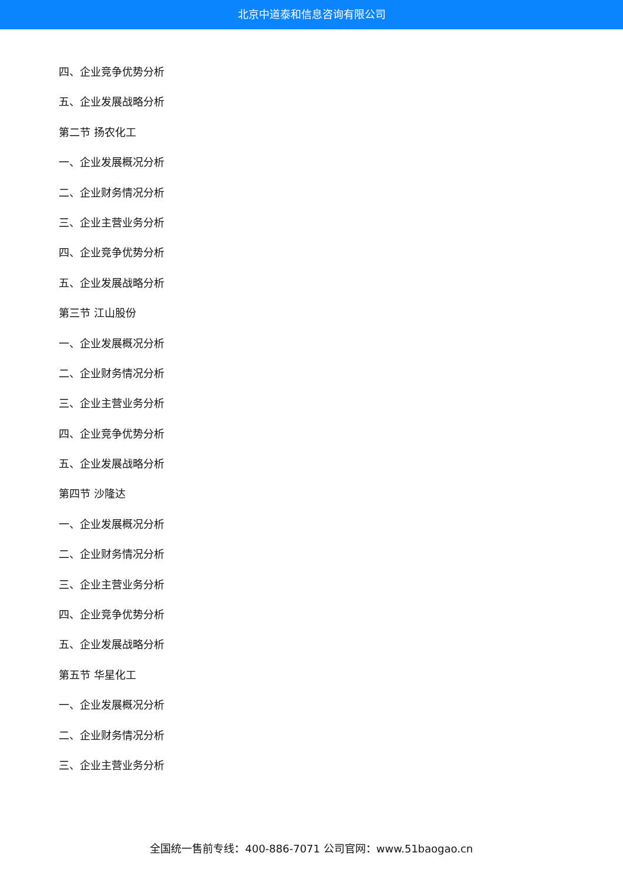北京中道泰和信息咨询有限公司
四、企业竞争优势分析
五、企业发展战略分析
第二节 扬农化工
一、企业发展概况分析
二、企业财务情况分析
三、企业主营业务分析
四、企业竞争优势分析
五、企业发展战略分析
第三节 江山股份
一、企业发展概况分析
二、企业财务情况分析
三、企业主营业务分析
四、企业竞争优势分析
五、企业发展战略分析
第四节 沙隆达
一、企业发展概况分析
二、企业财务情况分析
三、企业主营业务分析
四、企业竞争优势分析
五、企业发展战略分析
第五节 华星化工
一、企业发展概况分析
二、企业财务情况分析
三、企业主营业务分析
全国统一售前专线：400-886-7071 公司官网：www.51baogao.cn